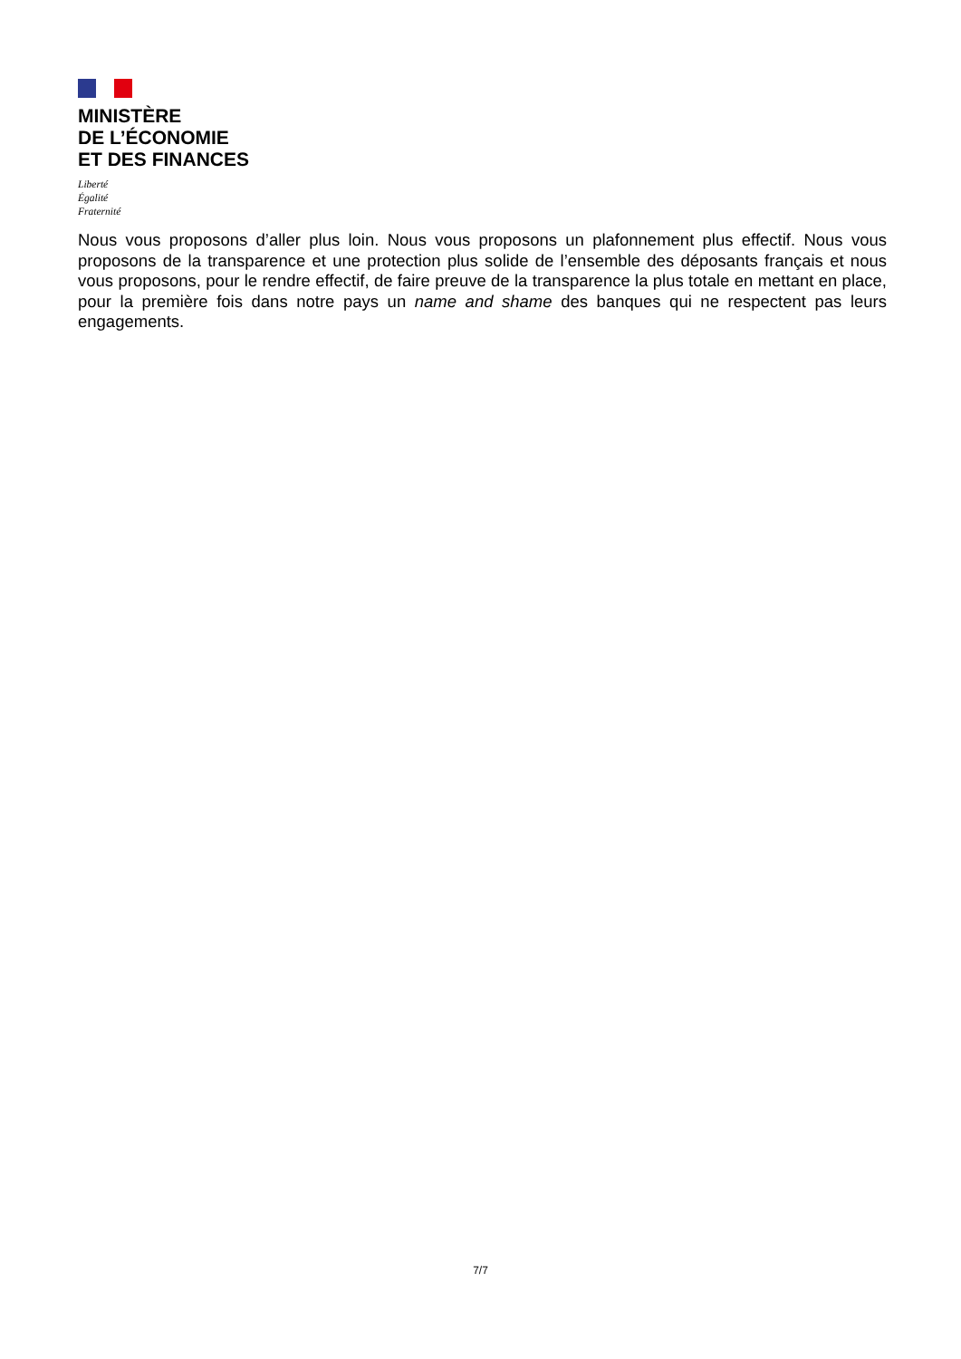MINISTÈRE
DE L’ÉCONOMIE
ET DES FINANCES
Liberté
Égalité
Fraternité
Nous vous proposons d’aller plus loin. Nous vous proposons un plafonnement plus effectif. Nous vous proposons de la transparence et une protection plus solide de l’ensemble des déposants français et nous vous proposons, pour le rendre effectif, de faire preuve de la transparence la plus totale en mettant en place, pour la première fois dans notre pays un name and shame des banques qui ne respectent pas leurs engagements.
7/7